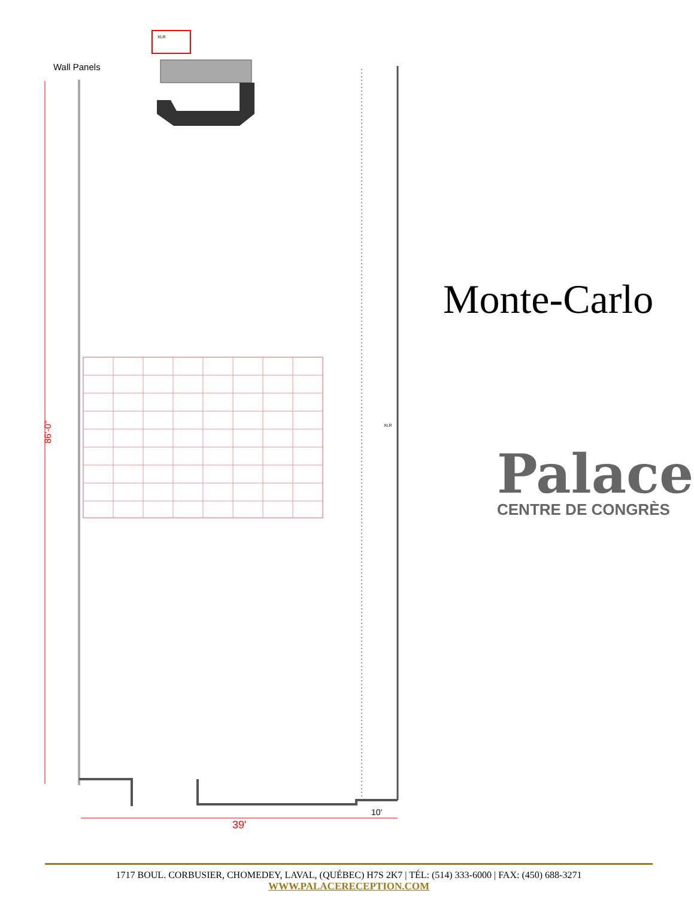39'
10'
86'-0"
XLR
XLR
Wall Panels
Monte-Carlo
Palace
CENTRE DE CONGRÈS
1717 BOUL. CORBUSIER, CHOMEDEY, LAVAL, (QUÉBEC) H7S 2K7 | TÉL: (514) 333-6000 | FAX: (450) 688-3271
WWW.PALACERECEPTION.COM